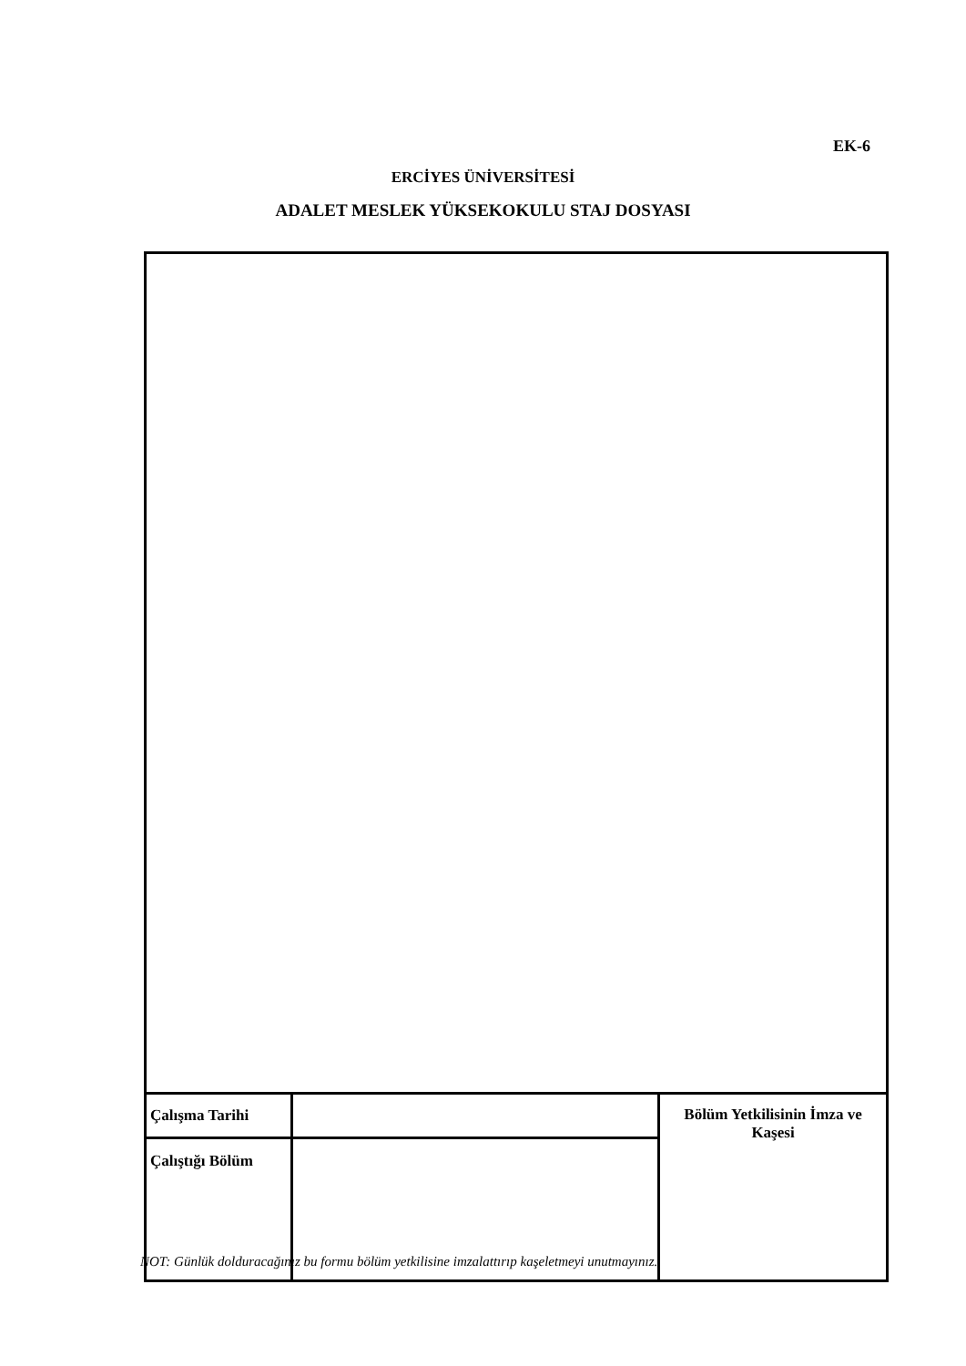EK-6
ERCİYES ÜNİVERSİTESİ
ADALET MESLEK YÜKSEKOKULU STAJ DOSYASI
| Çalışma Tarihi | | Bölüm Yetkilisinin İmza ve Kaşesi |
| Çalıştığı Bölüm | | |
NOT: Günlük dolduracağınız bu formu bölüm yetkilisine imzalattırıp kaşeletmeyi unutmayınız.